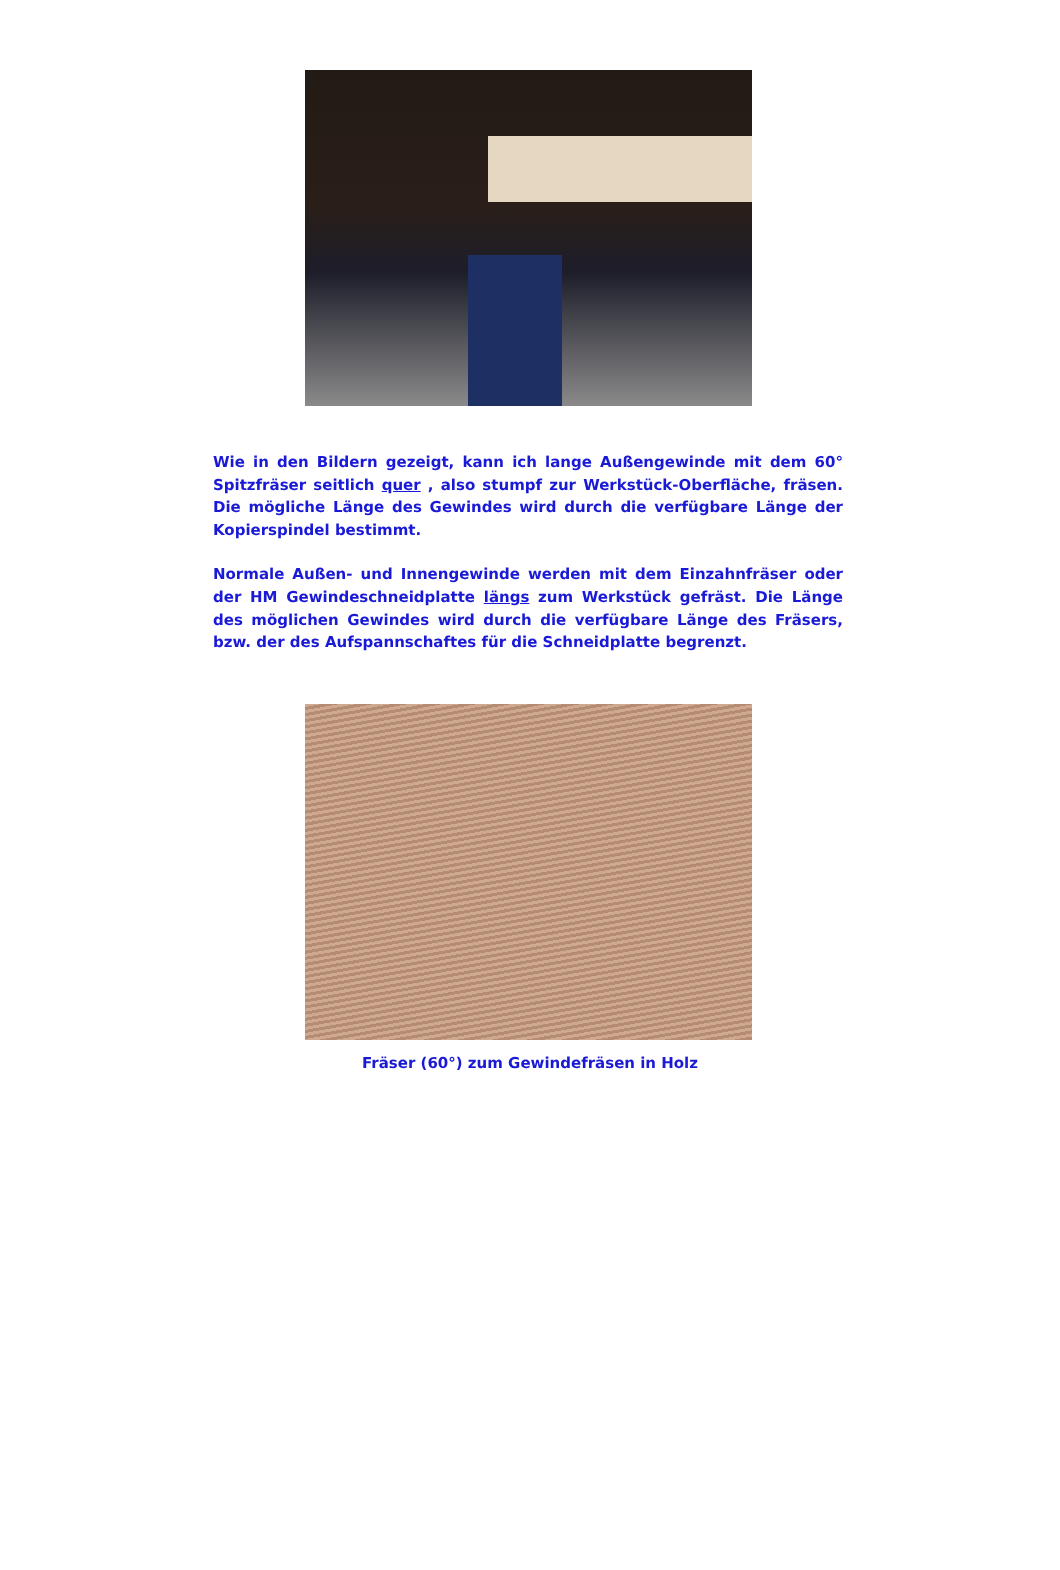Wie in den Bildern gezeigt, kann ich lange Außengewinde mit dem 60° Spitzfräser seitlich quer , also stumpf zur Werkstück-Oberfläche, fräsen. Die mögliche Länge des Gewindes wird durch die verfügbare Länge der Kopierspindel bestimmt.
Normale Außen- und Innengewinde werden mit dem Einzahnfräser oder der HM Gewindeschneidplatte längs zum Werkstück gefräst. Die Länge des möglichen Gewindes wird durch die verfügbare Länge des Fräsers, bzw. der des Aufspannschaftes für die Schneidplatte begrenzt.
Fräser (60°) zum Gewindefräsen in Holz